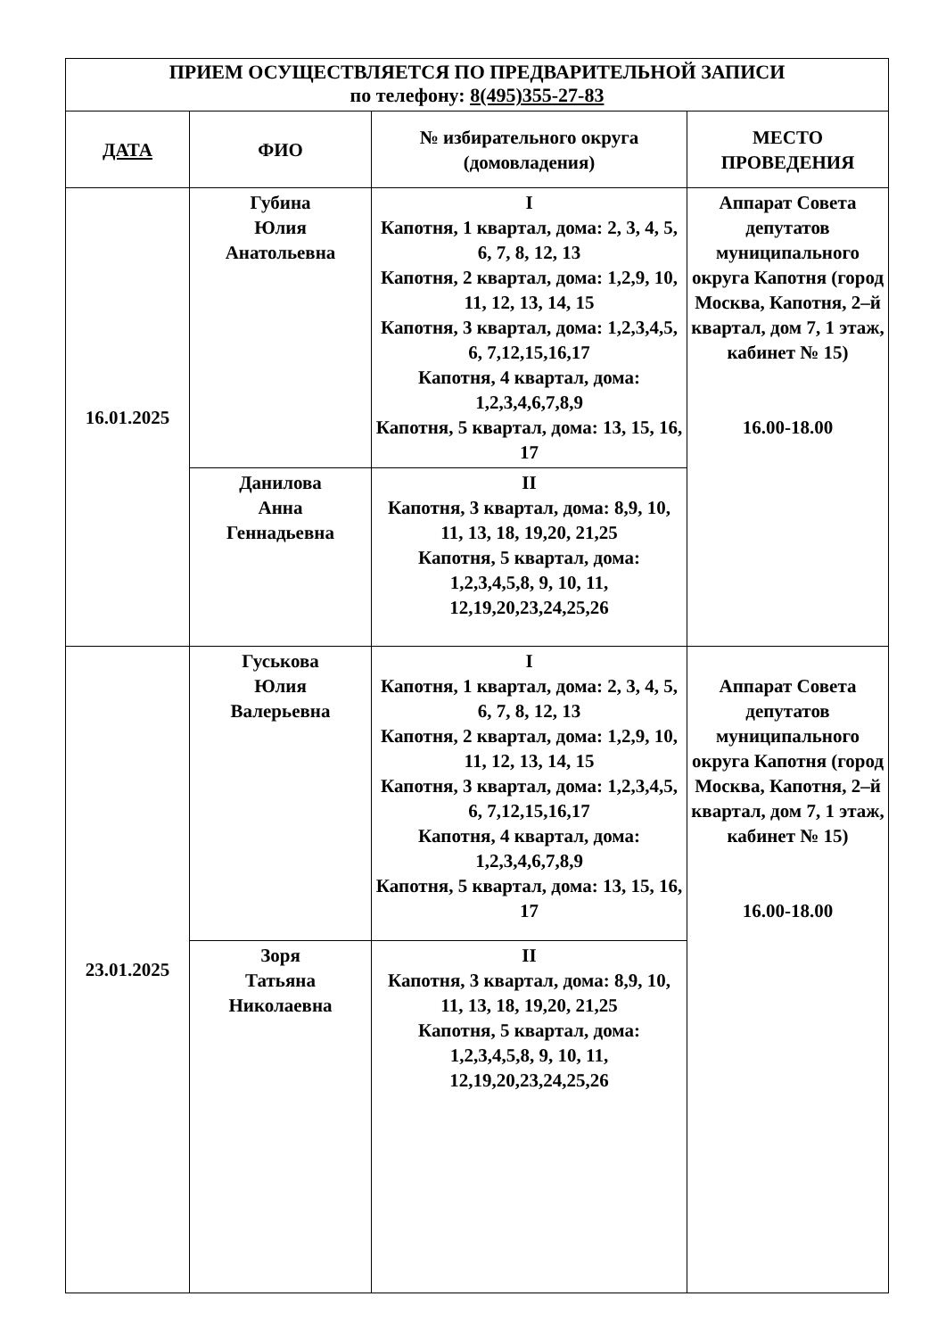| ПРИЕМ ОСУЩЕСТВЛЯЕТСЯ ПО ПРЕДВАРИТЕЛЬНОЙ ЗАПИСИ по телефону: 8(495)355-27-83 | | | |
| --- | --- | --- | --- |
| ДАТА | ФИО | № избирательного округа (домовладения) | МЕСТО ПРОВЕДЕНИЯ |
| 16.01.2025 | Губина Юлия Анатольевна | I Капотня, 1 квартал, дома: 2, 3, 4, 5, 6, 7, 8, 12, 13 Капотня, 2 квартал, дома: 1,2,9, 10, 11, 12, 13, 14, 15 Капотня, 3 квартал, дома: 1,2,3,4,5, 6, 7,12,15,16,17 Капотня, 4 квартал, дома: 1,2,3,4,6,7,8,9 Капотня, 5 квартал, дома: 13, 15, 16, 17 | Аппарат Совета депутатов муниципального округа Капотня (город Москва, Капотня, 2–й квартал, дом 7, 1 этаж, кабинет № 15) 16.00-18.00 |
| | Данилова Анна Геннадьевна | II Капотня, 3 квартал, дома: 8,9, 10, 11, 13, 18, 19,20, 21,25 Капотня, 5 квартал, дома: 1,2,3,4,5,8, 9, 10, 11, 12,19,20,23,24,25,26 | |
| 23.01.2025 | Гуськова Юлия Валерьевна | I Капотня, 1 квартал, дома: 2, 3, 4, 5, 6, 7, 8, 12, 13 Капотня, 2 квартал, дома: 1,2,9, 10, 11, 12, 13, 14, 15 Капотня, 3 квартал, дома: 1,2,3,4,5, 6, 7,12,15,16,17 Капотня, 4 квартал, дома: 1,2,3,4,6,7,8,9 Капотня, 5 квартал, дома: 13, 15, 16, 17 | Аппарат Совета депутатов муниципального округа Капотня (город Москва, Капотня, 2–й квартал, дом 7, 1 этаж, кабинет № 15) 16.00-18.00 |
| | Зоря Татьяна Николаевна | II Капотня, 3 квартал, дома: 8,9, 10, 11, 13, 18, 19,20, 21,25 Капотня, 5 квартал, дома: 1,2,3,4,5,8, 9, 10, 11, 12,19,20,23,24,25,26 | |